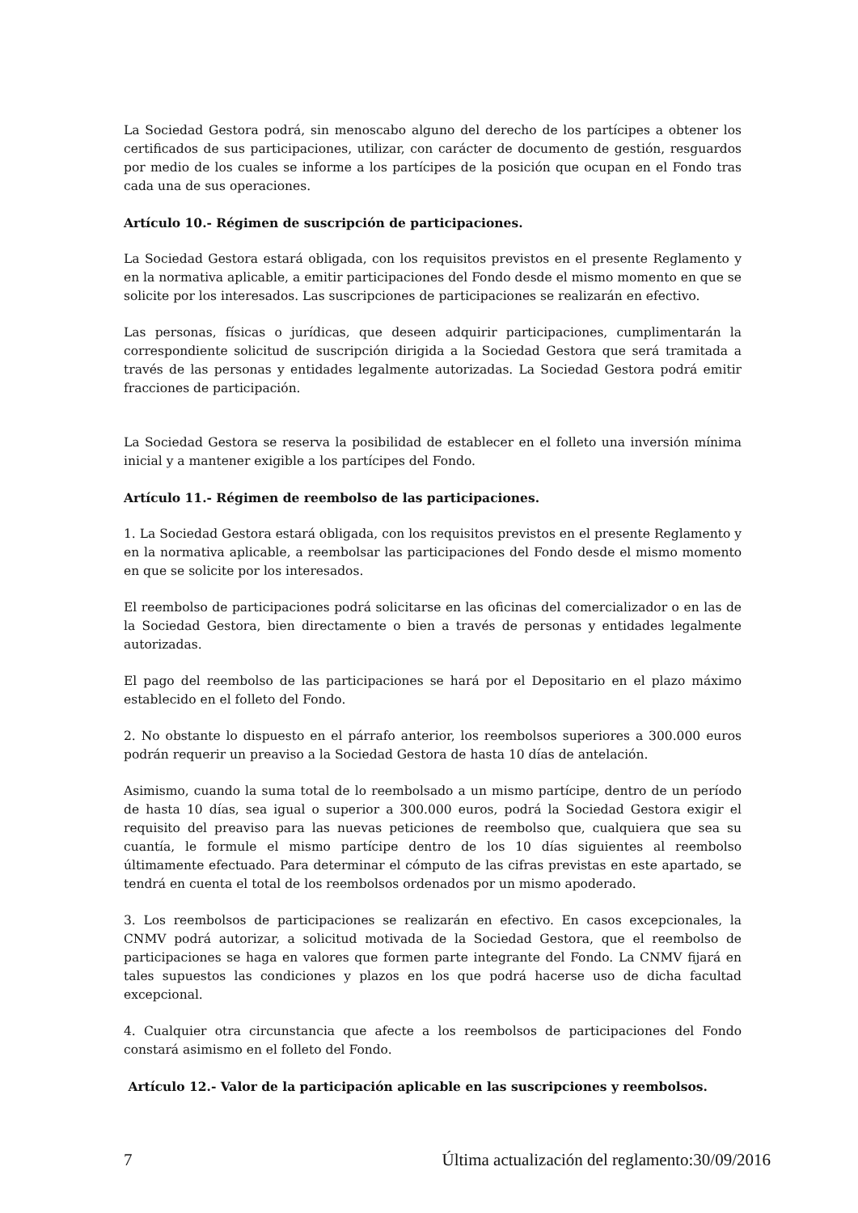La Sociedad Gestora podrá, sin menoscabo alguno del derecho de los partícipes a obtener los certificados de sus participaciones, utilizar, con carácter de documento de gestión, resguardos por medio de los cuales se informe a los partícipes de la posición que ocupan en el Fondo tras cada una de sus operaciones.
Artículo 10.- Régimen de suscripción de participaciones.
La Sociedad Gestora estará obligada, con los requisitos previstos en el presente Reglamento y en la normativa aplicable, a emitir participaciones del Fondo desde el mismo momento en que se solicite por los interesados. Las suscripciones de participaciones se realizarán en efectivo.
Las personas, físicas o jurídicas, que deseen adquirir participaciones, cumplimentarán la correspondiente solicitud de suscripción dirigida a la Sociedad Gestora que será tramitada a través de las personas y entidades legalmente autorizadas. La Sociedad Gestora podrá emitir fracciones de participación.
La Sociedad Gestora se reserva la posibilidad de establecer en el folleto una inversión mínima inicial y a mantener exigible a los partícipes del Fondo.
Artículo 11.- Régimen de reembolso de las participaciones.
1. La Sociedad Gestora estará obligada, con los requisitos previstos en el presente Reglamento y en la normativa aplicable, a reembolsar las participaciones del Fondo desde el mismo momento en que se solicite por los interesados.
El reembolso de participaciones podrá solicitarse en las oficinas del comercializador o en las de la Sociedad Gestora, bien directamente o bien a través de personas y entidades legalmente autorizadas.
El pago del reembolso de las participaciones se hará por el Depositario en el plazo máximo establecido en el folleto del Fondo.
2. No obstante lo dispuesto en el párrafo anterior, los reembolsos superiores a 300.000 euros podrán requerir un preaviso a la Sociedad Gestora de hasta 10 días de antelación.
Asimismo, cuando la suma total de lo reembolsado a un mismo partícipe, dentro de un período de hasta 10 días, sea igual o superior a 300.000 euros, podrá la Sociedad Gestora exigir el requisito del preaviso para las nuevas peticiones de reembolso que, cualquiera que sea su cuantía, le formule el mismo partícipe dentro de los 10 días siguientes al reembolso últimamente efectuado. Para determinar el cómputo de las cifras previstas en este apartado, se tendrá en cuenta el total de los reembolsos ordenados por un mismo apoderado.
3. Los reembolsos de participaciones se realizarán en efectivo. En casos excepcionales, la CNMV podrá autorizar, a solicitud motivada de la Sociedad Gestora, que el reembolso de participaciones se haga en valores que formen parte integrante del Fondo. La CNMV fijará en tales supuestos las condiciones y plazos en los que podrá hacerse uso de dicha facultad excepcional.
4. Cualquier otra circunstancia que afecte a los reembolsos de participaciones del Fondo constará asimismo en el folleto del Fondo.
Artículo 12.- Valor de la participación aplicable en las suscripciones y reembolsos.
7 Última actualización del reglamento:30/09/2016